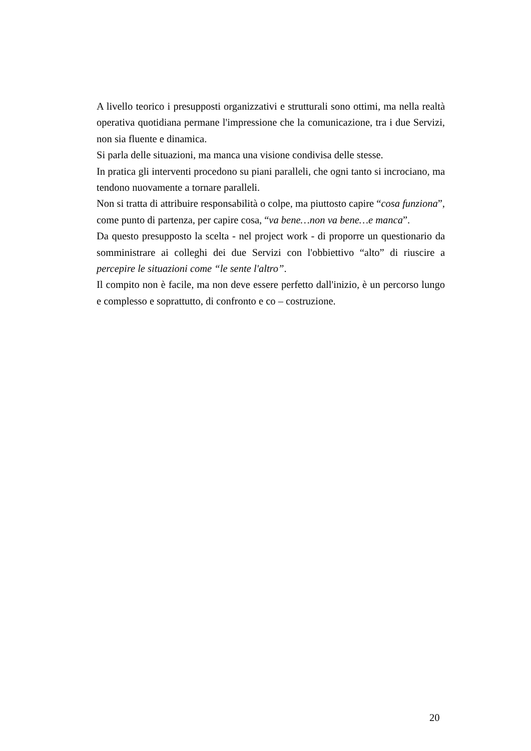A livello teorico i presupposti organizzativi e strutturali sono ottimi, ma nella realtà operativa quotidiana permane l'impressione che la comunicazione, tra i due Servizi, non sia fluente e dinamica.
Si parla delle situazioni, ma manca una visione condivisa delle stesse.
In pratica gli interventi procedono su piani paralleli, che ogni tanto si incrociano, ma tendono nuovamente a tornare paralleli.
Non si tratta di attribuire responsabilità o colpe, ma piuttosto capire “cosa funziona”, come punto di partenza, per capire cosa, “va bene…non va bene…e manca”.
Da questo presupposto la scelta - nel project work - di proporre un questionario da somministrare ai colleghi dei due Servizi con l'obbiettivo “alto” di riuscire a percepire le situazioni come “le sente l'altro”.
Il compito non è facile, ma non deve essere perfetto dall'inizio, è un percorso lungo e complesso e soprattutto, di confronto e co – costruzione.
20